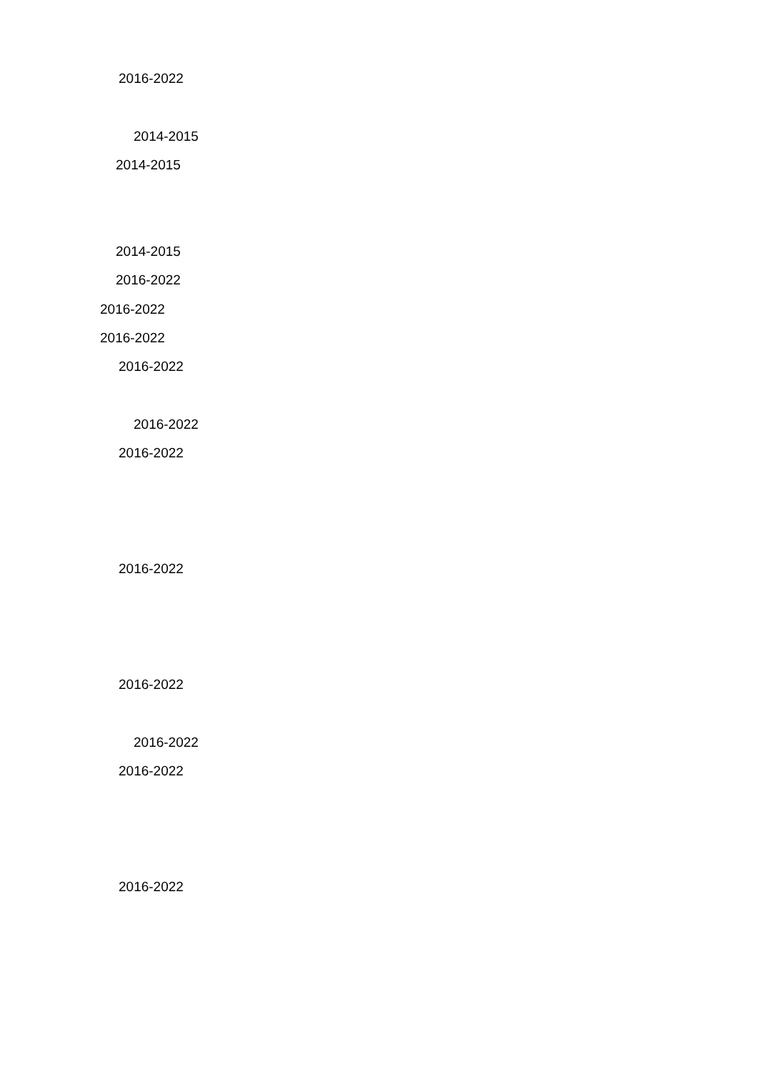2016-2022
2014-2015
2014-2015
2014-2015
2016-2022
2016-2022
2016-2022
2016-2022
2016-2022
2016-2022
2016-2022
2016-2022
2016-2022
2016-2022
2016-2022